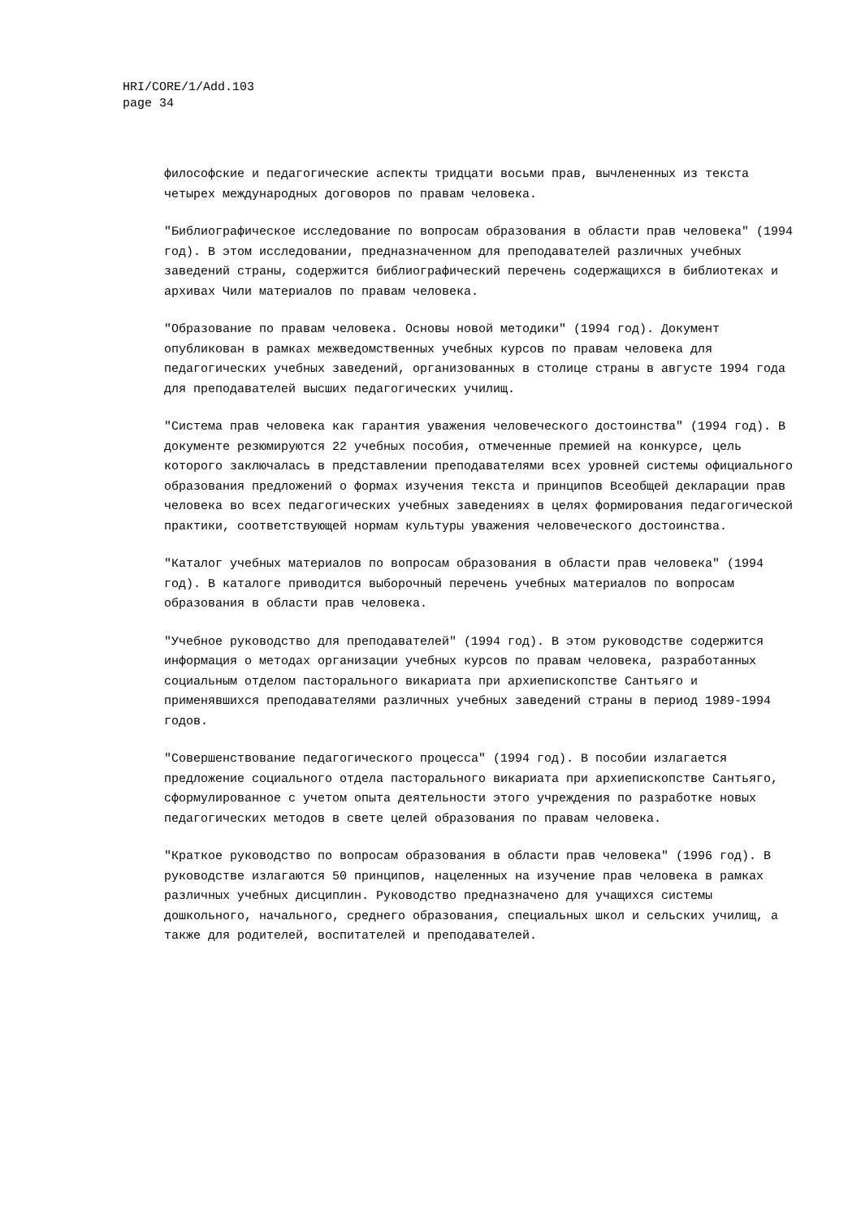HRI/CORE/1/Add.103
page 34
философские и педагогические аспекты тридцати восьми прав, вычлененных из текста четырех международных договоров по правам человека.
"Библиографическое исследование по вопросам образования в области прав человека" (1994 год). В этом исследовании, предназначенном для преподавателей различных учебных заведений страны, содержится библиографический перечень содержащихся в библиотеках и архивах Чили материалов по правам человека.
"Образование по правам человека. Основы новой методики" (1994 год). Документ опубликован в рамках межведомственных учебных курсов по правам человека для педагогических учебных заведений, организованных в столице страны в августе 1994 года для преподавателей высших педагогических училищ.
"Система прав человека как гарантия уважения человеческого достоинства" (1994 год). В документе резюмируются 22 учебных пособия, отмеченные премией на конкурсе, цель которого заключалась в представлении преподавателями всех уровней системы официального образования предложений о формах изучения текста и принципов Всеобщей декларации прав человека во всех педагогических учебных заведениях в целях формирования педагогической практики, соответствующей нормам культуры уважения человеческого достоинства.
"Каталог учебных материалов по вопросам образования в области прав человека" (1994 год). В каталоге приводится выборочный перечень учебных материалов по вопросам образования в области прав человека.
"Учебное руководство для преподавателей" (1994 год). В этом руководстве содержится информация о методах организации учебных курсов по правам человека, разработанных социальным отделом пасторального викариата при архиепископстве Сантьяго и применявшихся преподавателями различных учебных заведений страны в период 1989-1994 годов.
"Совершенствование педагогического процесса" (1994 год). В пособии излагается предложение социального отдела пасторального викариата при архиепископстве Сантьяго, сформулированное с учетом опыта деятельности этого учреждения по разработке новых педагогических методов в свете целей образования по правам человека.
"Краткое руководство по вопросам образования в области прав человека" (1996 год). В руководстве излагаются 50 принципов, нацеленных на изучение прав человека в рамках различных учебных дисциплин. Руководство предназначено для учащихся системы дошкольного, начального, среднего образования, специальных школ и сельских училищ, а также для родителей, воспитателей и преподавателей.